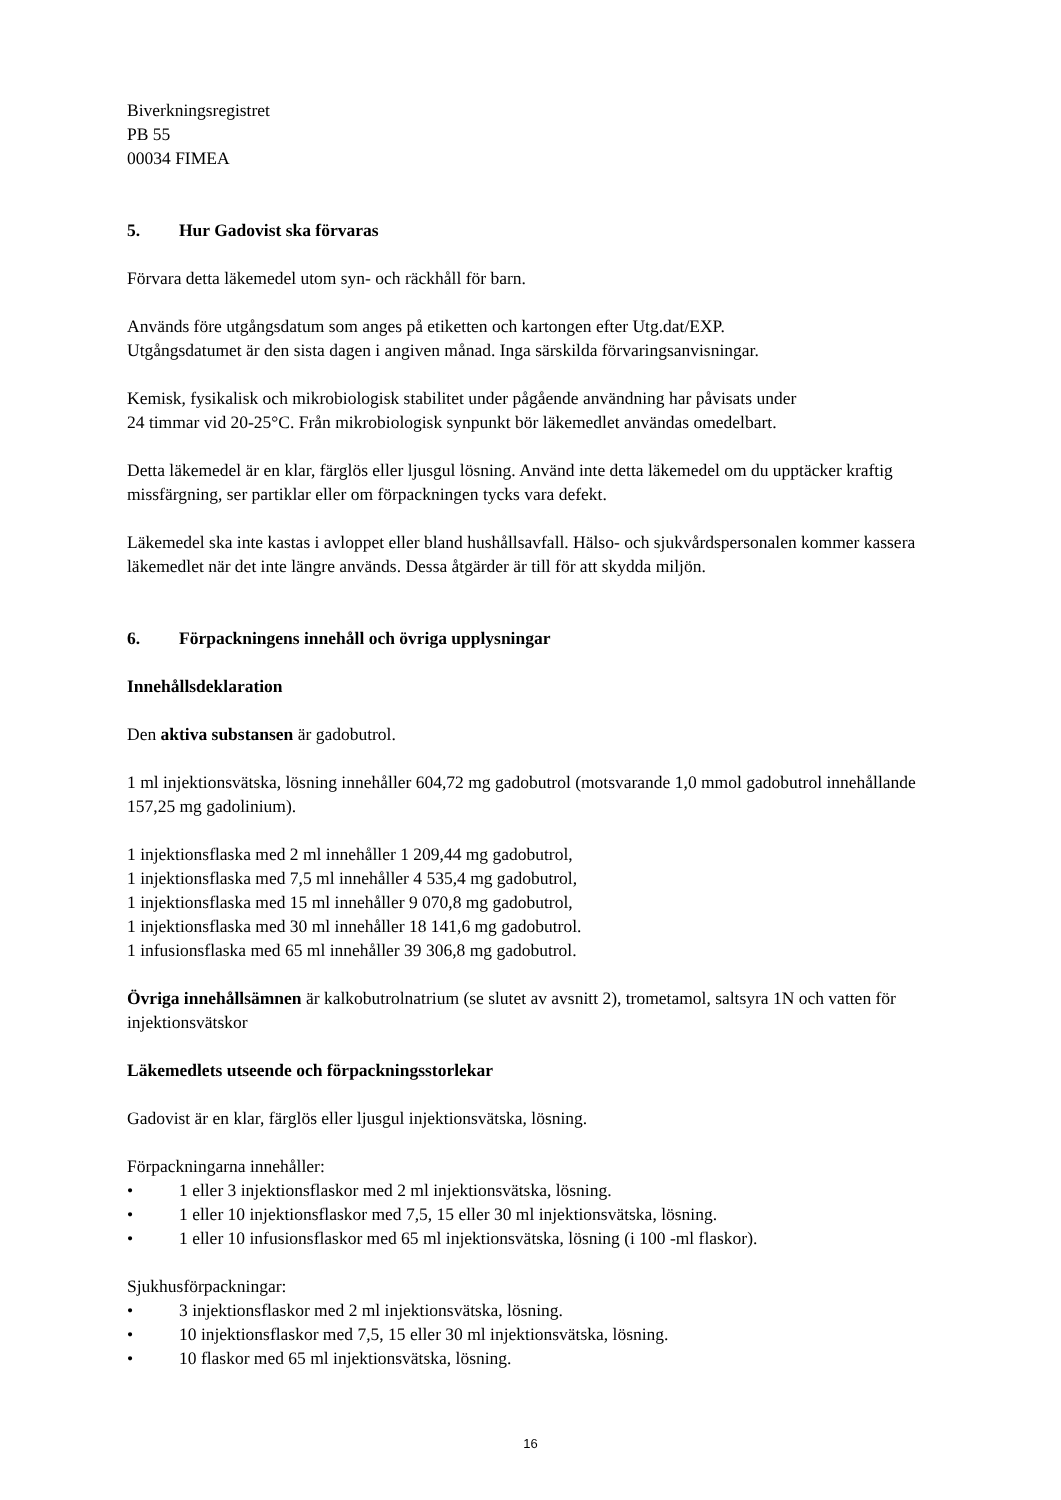Biverkningsregistret
PB 55
00034 FIMEA
5. Hur Gadovist ska förvaras
Förvara detta läkemedel utom syn- och räckhåll för barn.
Används före utgångsdatum som anges på etiketten och kartongen efter Utg.dat/EXP.
Utgångsdatumet är den sista dagen i angiven månad. Inga särskilda förvaringsanvisningar.
Kemisk, fysikalisk och mikrobiologisk stabilitet under pågående användning har påvisats under
24 timmar vid 20-25°C. Från mikrobiologisk synpunkt bör läkemedlet användas omedelbart.
Detta läkemedel är en klar, färglös eller ljusgul lösning. Använd inte detta läkemedel om du upptäcker kraftig missfärgning, ser partiklar eller om förpackningen tycks vara defekt.
Läkemedel ska inte kastas i avloppet eller bland hushållsavfall. Hälso- och sjukvårdspersonalen kommer kassera läkemedlet när det inte längre används. Dessa åtgärder är till för att skydda miljön.
6. Förpackningens innehåll och övriga upplysningar
Innehållsdeklaration
Den aktiva substansen är gadobutrol.
1 ml injektionsvätska, lösning innehåller 604,72 mg gadobutrol (motsvarande 1,0 mmol gadobutrol innehållande 157,25 mg gadolinium).
1 injektionsflaska med 2 ml innehåller 1 209,44 mg gadobutrol,
1 injektionsflaska med 7,5 ml innehåller 4 535,4 mg gadobutrol,
1 injektionsflaska med 15 ml innehåller 9 070,8 mg gadobutrol,
1 injektionsflaska med 30 ml innehåller 18 141,6 mg gadobutrol.
1 infusionsflaska med 65 ml innehåller 39 306,8 mg gadobutrol.
Övriga innehållsämnen är kalkobutrolnatrium (se slutet av avsnitt 2), trometamol, saltsyra 1N och vatten för injektionsvätskor
Läkemedlets utseende och förpackningsstorlekar
Gadovist är en klar, färglös eller ljusgul injektionsvätska, lösning.
Förpackningarna innehåller:
• 1 eller 3 injektionsflaskor med 2 ml injektionsvätska, lösning.
• 1 eller 10 injektionsflaskor med 7,5, 15 eller 30 ml injektionsvätska, lösning.
• 1 eller 10 infusionsflaskor med 65 ml injektionsvätska, lösning (i 100 -ml flaskor).
Sjukhusförpackningar:
• 3 injektionsflaskor med 2 ml injektionsvätska, lösning.
• 10 injektionsflaskor med 7,5, 15 eller 30 ml injektionsvätska, lösning.
• 10 flaskor med 65 ml injektionsvätska, lösning.
16